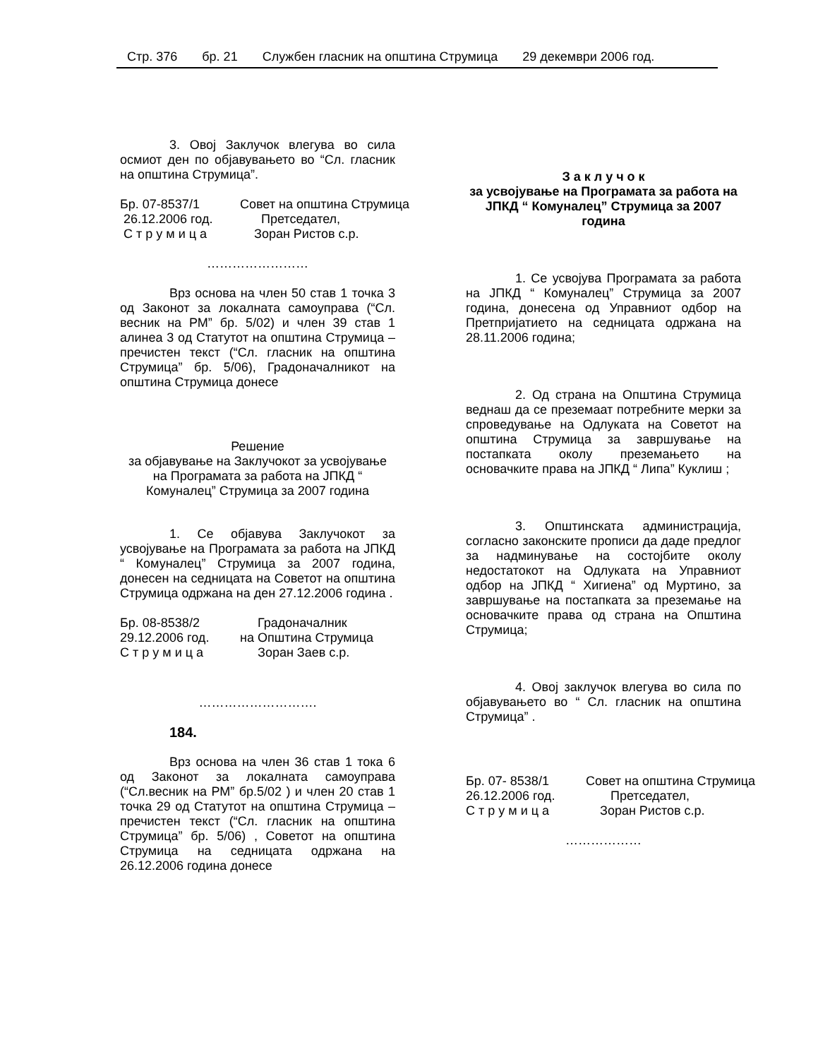Стр. 376 бр. 21 Службен гласник на општина Струмица 29 декември 2006 год.
3. Овој Заклучок влегува во сила осмиот ден по објавувањето во “Сл. гласник на општина Струмица”.
Бр. 07-8537/1
Совет на општина Струмица
26.12.2006 год.
Претседател,
С т р у м и ц а
Зоран Ристов с.р.
……………………
Врз основа на член 50 став 1 точка 3 од Законот за локалната самоуправа (“Сл. весник на РМ” бр. 5/02) и член 39 став 1 алинеа 3 од Статутот на општина Струмица –пречистен текст (“Сл. гласник на општина Струмица” бр. 5/06), Градоначалникот на општина Струмица донесе
Решение
за објавување на Заклучокот за усвојување на Програмата за работа на ЈПКД “ Комуналец” Струмица за 2007 година
1. Се објавува Заклучокот за усвојување на Програмата за работа на ЈПКД “ Комуналец” Струмица за 2007 година, донесен на седницата на Советот на општина Струмица одржана на ден 27.12.2006 година .
Бр. 08-8538/2
Градоначалник
29.12.2006 год.
на Општина Струмица
С т р у м и ц а
Зоран Заев с.р.
……………………….
184.
Врз основа на член 36 став 1 тока 6 од Законот за локалната самоуправа (“Сл.весник на РМ” бр.5/02 ) и член 20 став 1 точка 29 од Статутот на општина Струмица –пречистен текст (“Сл. гласник на општина Струмица” бр. 5/06) , Советот на општина Струмица на седницата одржана на 26.12.2006 година донесе
З а к л у ч о к
за усвојување на Програмата за работа на ЈПКД “ Комуналец” Струмица за 2007 година
1. Се усвојува Програмата за работа на ЈПКД “ Комуналец” Струмица за 2007 година, донесена од Управниот одбор на Претпријатието на седницата одржана на 28.11.2006 година;
2. Од страна на Општина Струмица веднаш да се преземаат потребните мерки за спроведување на Одлуката на Советот на општина Струмица за завршување на постапката околу преземањето на основачките права на ЈПКД “ Липа” Куклиш ;
3. Општинската администрација, согласно законските прописи да даде предлог за надминување на состојбите околу недостатокот на Одлуката на Управниот одбор на ЈПКД “ Хигиена” од Муртино, за завршување на постапката за преземање на основачките права од страна на Општина Струмица;
4. Овој заклучок влегува во сила по објавувањето во “ Сл. гласник на општина Струмица” .
Бр. 07- 8538/1
Совет на општина Струмица
26.12.2006 год.
Претседател,
С т р у м и ц а
Зоран Ристов с.р.
………………